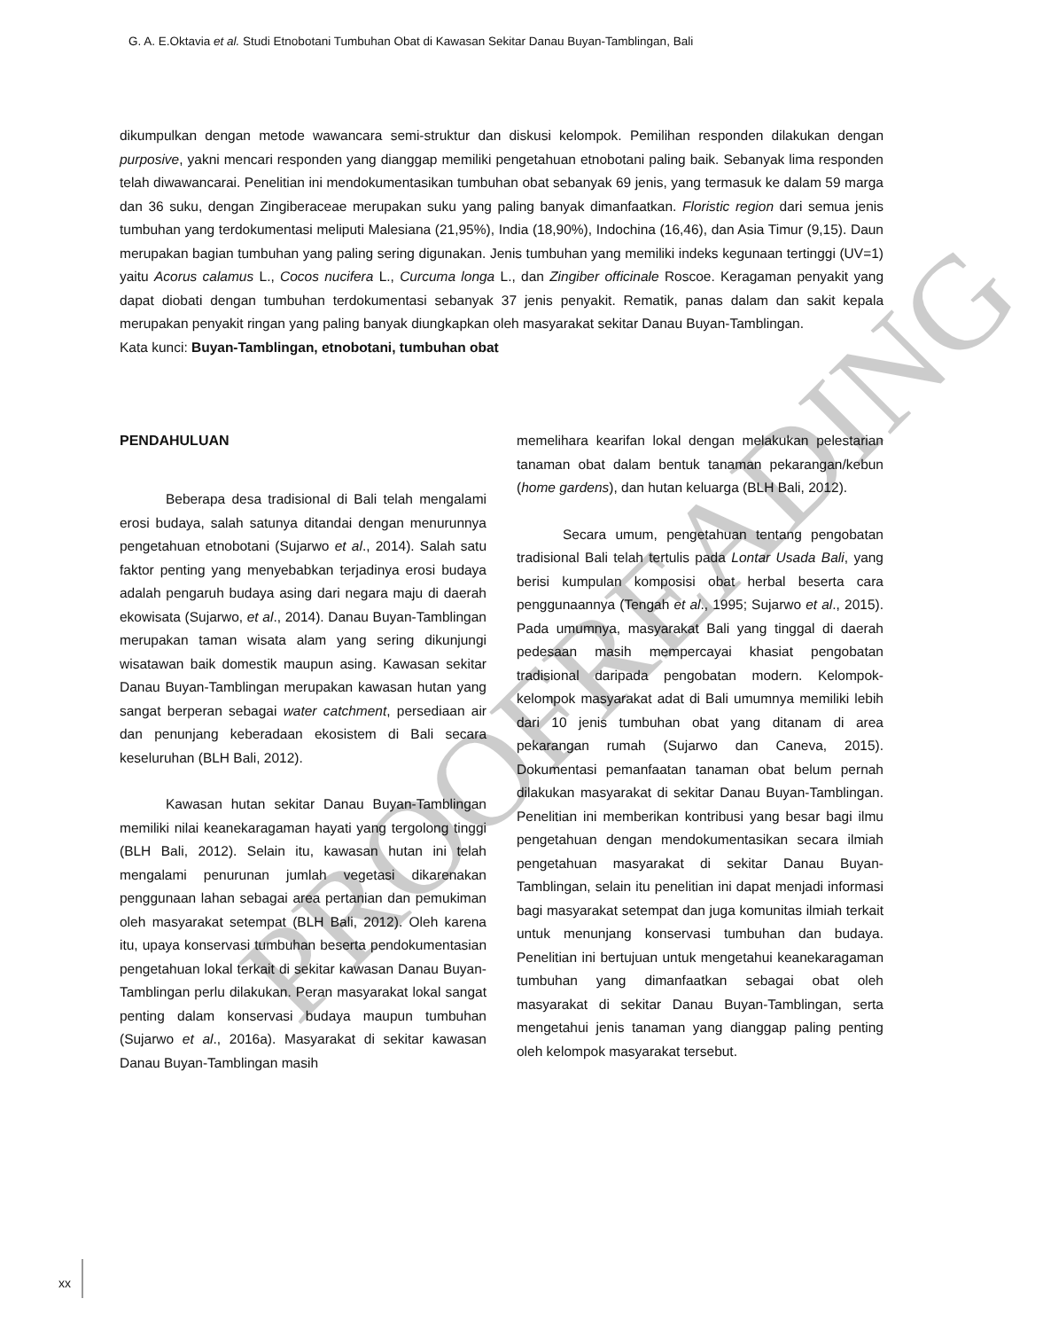G. A. E.Oktavia et al. Studi Etnobotani Tumbuhan Obat di Kawasan Sekitar Danau Buyan-Tamblingan, Bali
dikumpulkan dengan metode wawancara semi-struktur dan diskusi kelompok. Pemilihan responden dilakukan dengan purposive, yakni mencari responden yang dianggap memiliki pengetahuan etnobotani paling baik. Sebanyak lima responden telah diwawancarai. Penelitian ini mendokumentasikan tumbuhan obat sebanyak 69 jenis, yang termasuk ke dalam 59 marga dan 36 suku, dengan Zingiberaceae merupakan suku yang paling banyak dimanfaatkan. Floristic region dari semua jenis tumbuhan yang terdokumentasi meliputi Malesiana (21,95%), India (18,90%), Indochina (16,46), dan Asia Timur (9,15). Daun merupakan bagian tumbuhan yang paling sering digunakan. Jenis tumbuhan yang memiliki indeks kegunaan tertinggi (UV=1) yaitu Acorus calamus L., Cocos nucifera L., Curcuma longa L., dan Zingiber officinale Roscoe. Keragaman penyakit yang dapat diobati dengan tumbuhan terdokumentasi sebanyak 37 jenis penyakit. Rematik, panas dalam dan sakit kepala merupakan penyakit ringan yang paling banyak diungkapkan oleh masyarakat sekitar Danau Buyan-Tamblingan.
Kata kunci: Buyan-Tamblingan, etnobotani, tumbuhan obat
PENDAHULUAN
Beberapa desa tradisional di Bali telah mengalami erosi budaya, salah satunya ditandai dengan menurunnya pengetahuan etnobotani (Sujarwo et al., 2014). Salah satu faktor penting yang menyebabkan terjadinya erosi budaya adalah pengaruh budaya asing dari negara maju di daerah ekowisata (Sujarwo, et al., 2014). Danau Buyan-Tamblingan merupakan taman wisata alam yang sering dikunjungi wisatawan baik domestik maupun asing. Kawasan sekitar Danau Buyan-Tamblingan merupakan kawasan hutan yang sangat berperan sebagai water catchment, persediaan air dan penunjang keberadaan ekosistem di Bali secara keseluruhan (BLH Bali, 2012).
Kawasan hutan sekitar Danau Buyan-Tamblingan memiliki nilai keanekaragaman hayati yang tergolong tinggi (BLH Bali, 2012). Selain itu, kawasan hutan ini telah mengalami penurunan jumlah vegetasi dikarenakan penggunaan lahan sebagai area pertanian dan pemukiman oleh masyarakat setempat (BLH Bali, 2012). Oleh karena itu, upaya konservasi tumbuhan beserta pendokumentasian pengetahuan lokal terkait di sekitar kawasan Danau Buyan-Tamblingan perlu dilakukan. Peran masyarakat lokal sangat penting dalam konservasi budaya maupun tumbuhan (Sujarwo et al., 2016a). Masyarakat di sekitar kawasan Danau Buyan-Tamblingan masih
memelihara kearifan lokal dengan melakukan pelestarian tanaman obat dalam bentuk tanaman pekarangan/kebun (home gardens), dan hutan keluarga (BLH Bali, 2012).
Secara umum, pengetahuan tentang pengobatan tradisional Bali telah tertulis pada Lontar Usada Bali, yang berisi kumpulan komposisi obat herbal beserta cara penggunaannya (Tengah et al., 1995; Sujarwo et al., 2015). Pada umumnya, masyarakat Bali yang tinggal di daerah pedesaan masih mempercayai khasiat pengobatan tradisional daripada pengobatan modern. Kelompok-kelompok masyarakat adat di Bali umumnya memiliki lebih dari 10 jenis tumbuhan obat yang ditanam di area pekarangan rumah (Sujarwo dan Caneva, 2015). Dokumentasi pemanfaatan tanaman obat belum pernah dilakukan masyarakat di sekitar Danau Buyan-Tamblingan. Penelitian ini memberikan kontribusi yang besar bagi ilmu pengetahuan dengan mendokumentasikan secara ilmiah pengetahuan masyarakat di sekitar Danau Buyan-Tamblingan, selain itu penelitian ini dapat menjadi informasi bagi masyarakat setempat dan juga komunitas ilmiah terkait untuk menunjang konservasi tumbuhan dan budaya. Penelitian ini bertujuan untuk mengetahui keanekaragaman tumbuhan yang dimanfaatkan sebagai obat oleh masyarakat di sekitar Danau Buyan-Tamblingan, serta mengetahui jenis tanaman yang dianggap paling penting oleh kelompok masyarakat tersebut.
PROOFREADING
xx